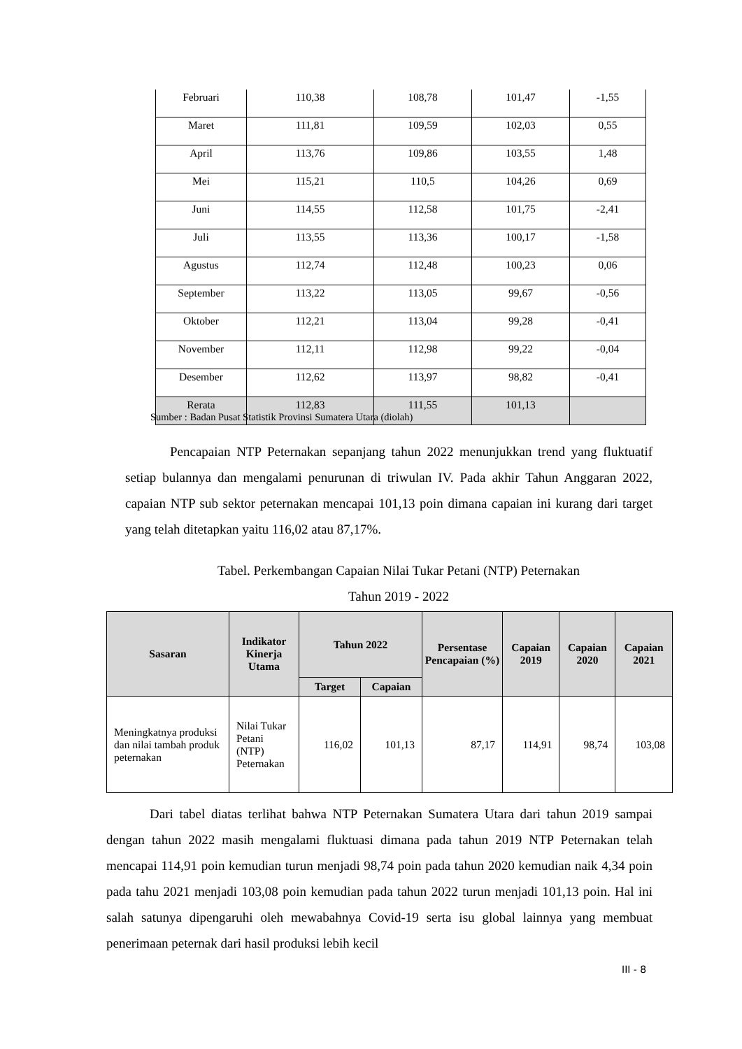| Februari | 110,38 | 108,78 | 101,47 | -1,55 |
| Maret | 111,81 | 109,59 | 102,03 | 0,55 |
| April | 113,76 | 109,86 | 103,55 | 1,48 |
| Mei | 115,21 | 110,5 | 104,26 | 0,69 |
| Juni | 114,55 | 112,58 | 101,75 | -2,41 |
| Juli | 113,55 | 113,36 | 100,17 | -1,58 |
| Agustus | 112,74 | 112,48 | 100,23 | 0,06 |
| September | 113,22 | 113,05 | 99,67 | -0,56 |
| Oktober | 112,21 | 113,04 | 99,28 | -0,41 |
| November | 112,11 | 112,98 | 99,22 | -0,04 |
| Desember | 112,62 | 113,97 | 98,82 | -0,41 |
| Rerata | 112,83 | 111,55 | 101,13 | |
Sumber : Badan Pusat Statistik Provinsi Sumatera Utara (diolah)
Pencapaian NTP Peternakan sepanjang tahun 2022 menunjukkan trend yang fluktuatif setiap bulannya dan mengalami penurunan di triwulan IV. Pada akhir Tahun Anggaran 2022, capaian NTP sub sektor peternakan mencapai 101,13 poin dimana capaian ini kurang dari target yang telah ditetapkan yaitu 116,02 atau 87,17%.
Tabel. Perkembangan Capaian Nilai Tukar Petani (NTP) Peternakan
Tahun 2019 - 2022
| Sasaran | Indikator Kinerja Utama | Tahun 2022 | | Persentase Pencapaian (%) | Capaian 2019 | Capaian 2020 | Capaian 2021 |
| --- | --- | --- | --- | --- | --- | --- | --- |
| | | Target | Capaian | | | | |
| Meningkatnya produksi dan nilai tambah produk peternakan | Nilai Tukar Petani (NTP) Peternakan | 116,02 | 101,13 | 87,17 | 114,91 | 98,74 | 103,08 |
Dari tabel diatas terlihat bahwa NTP Peternakan Sumatera Utara dari tahun 2019 sampai dengan tahun 2022 masih mengalami fluktuasi dimana pada tahun 2019 NTP Peternakan telah mencapai 114,91 poin kemudian turun menjadi 98,74 poin pada tahun 2020 kemudian naik 4,34 poin pada tahu 2021 menjadi 103,08 poin kemudian pada tahun 2022 turun menjadi 101,13 poin. Hal ini salah satunya dipengaruhi oleh mewabahnya Covid-19 serta isu global lainnya yang membuat penerimaan peternak dari hasil produksi lebih kecil
III - 8